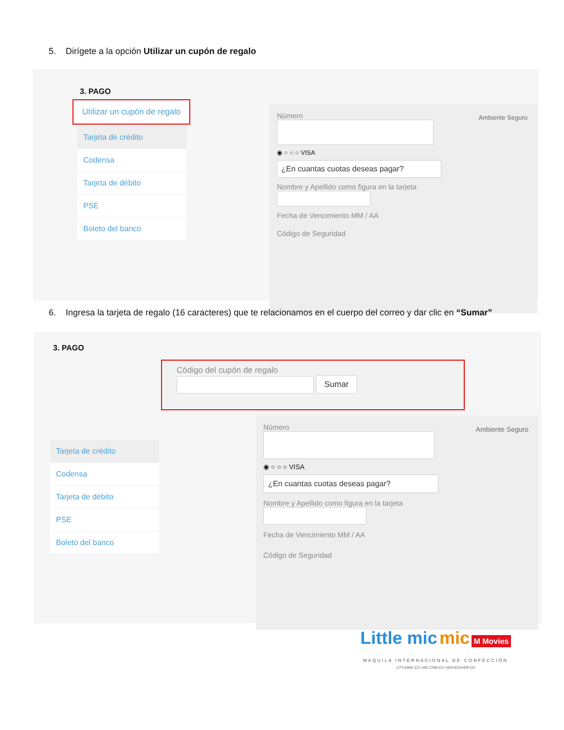5. Dirígete a la opción Utilizar un cupón de regalo
3. PAGO
Utilizar un cupón de regalo
Tarjeta de crédito
Codensa
Tarjeta de débito
PSE
Boleto del banco
Número
Ambiente Seguro
◉ ○ ○ ○ VISA
¿En cuantas cuotas deseas pagar?
Nombre y Apellido como figura en la tarjeta
Fecha de Vencimiento MM / AA
Código de Seguridad
6. Ingresa la tarjeta de regalo (16 caracteres) que te relacionamos en el cuerpo del correo y dar clic en “Sumar”
3. PAGO
Código del cupón de regalo
Sumar
Tarjeta de crédito
Codensa
Tarjeta de débito
PSE
Boleto del banco
Número
Ambiente Seguro
◉ ○ ○ ○ VISA
¿En cuantas cuotas deseas pagar?
Nombre y Apellido como figura en la tarjeta
Fecha de Vencimiento MM / AA
Código de Seguridad
Little mic mic M Movies
MAQUILA INTERNACIONAL DE CONFECCIÓN
LITTLEMIC.CO | MIC.COM.CO | MOVIESSHOP.CO